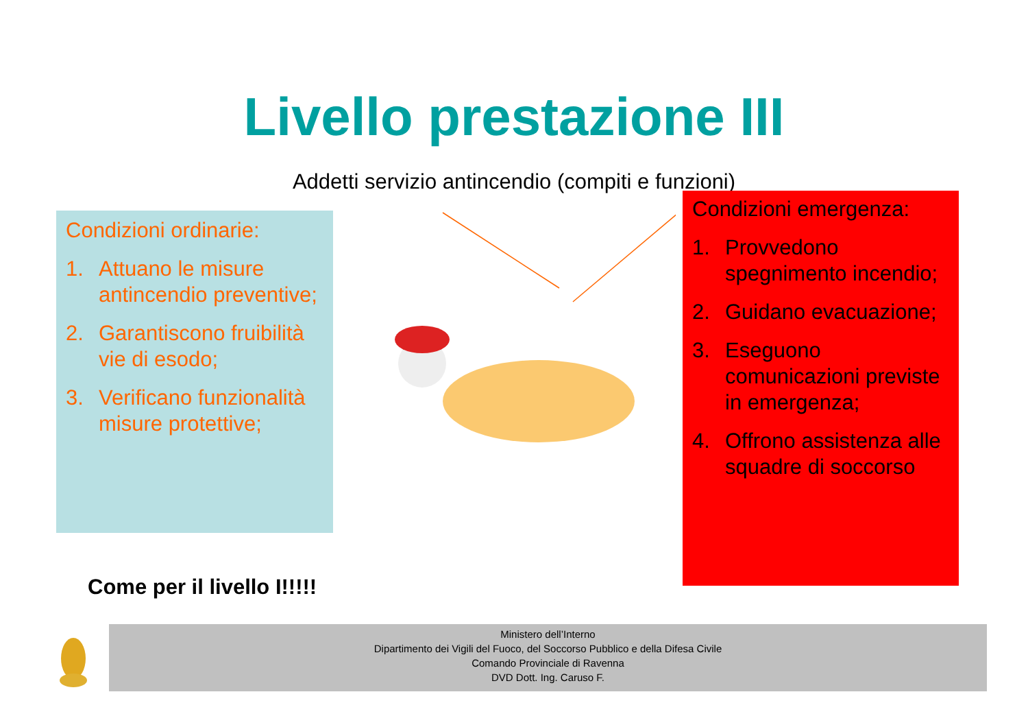Livello prestazione III
Addetti servizio antincendio (compiti e funzioni)
Condizioni ordinarie:
1. Attuano le misure antincendio preventive;
2. Garantiscono fruibilità vie di esodo;
3. Verificano funzionalità misure protettive;
Condizioni emergenza:
1. Provvedono spegnimento incendio;
2. Guidano evacuazione;
3. Eseguono comunicazioni previste in emergenza;
4. Offrono assistenza alle squadre di soccorso
Come per il livello I!!!!!
Ministero dell’Interno
Dipartimento dei Vigili del Fuoco, del Soccorso Pubblico e della Difesa Civile
Comando Provinciale di Ravenna
DVD Dott. Ing. Caruso F.